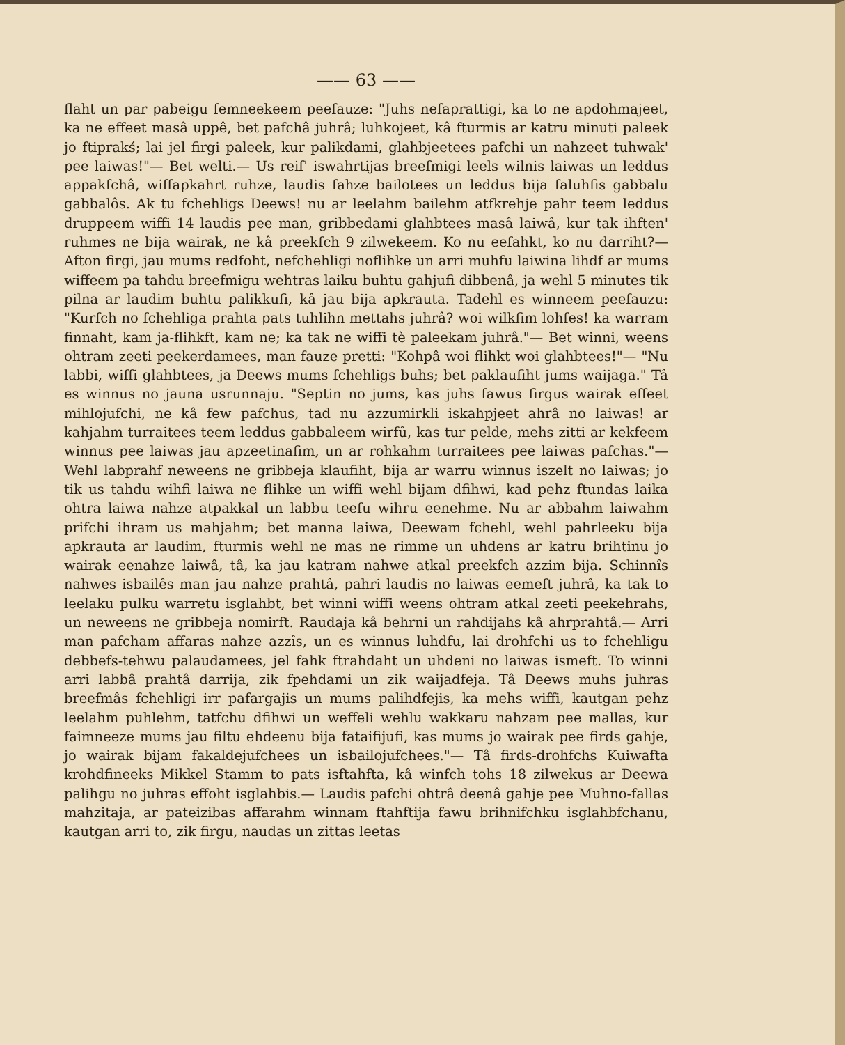—— 63 ——
flaht un par pabeigu femneekeem peefauze: "Juhs nefaprattigi, ka to ne apdoh­majeet, ka ne effeet masâ uppê, bet pafchâ juhrâ; luhkojeet, kâ fturmis ar katru minuti paleek jo ftiprakś; lai jel firgi paleek, kur palikdami, glahbjeetees pafchi un nahzeet tuhwak' pee laiwas!"— Bet welti.— Us reif' iswahrtijas breefmigi leels wilnis laiwas un leddus appakfchâ, wiffapkahrt ruhze, laudis fahze bailo­tees un leddus bija faluhfis gabbalu gabbalôs. Ak tu fchehligs Deews! nu ar leelahm bailehm atfkrehje pahr teem leddus druppeem wiffi 14 laudis pee man, gribbedami glahbtees masâ laiwâ, kur tak ihften' ruhmes ne bija wairak, ne kâ preekfch 9 zilwekeem. Ko nu eefahkt, ko nu darriht?— Afton firgi, jau mums redfoht, nefchehligi noflihke un arri muhfu laiwina lihdf ar mums wiffeem pa tah­du breefmigu wehtras laiku buhtu gahjufi dibbenâ, ja wehl 5 minutes tik pilna ar laudim buhtu palikkufi, kâ jau bija apkrauta. Tadehl es winneem peefauzu: "Kurfch no fchehliga prahta pats tuhlihn mettahs juhrâ? woi wilkfim lohfes! ka warram finnaht, kam ja-flihkft, kam ne; ka tak ne wiffi tè paleekam juhrâ."— Bet winni, weens ohtram zeeti peekerdamees, man fauze pretti: "Kohpâ woi flihkt woi glahbtees!"— "Nu labbi, wiffi glahbtees, ja Deews mums fchehligs buhs; bet paklaufiht jums waijaga." Tâ es winnus no jauna usrunnaju. "Septin no jums, kas juhs fawus firgus wairak effeet mihlojufchi, ne kâ few pafchus, tad nu azzumirkli iskahpjeet ahrâ no laiwas! ar kahjahm turraitees teem leddus gabbaleem wirfû, kas tur pelde, mehs zitti ar kekfeem winnus pee laiwas jau apzeetinafim, un ar rohkahm turraitees pee laiwas pafchas."— Wehl labprahf neweens ne gribbeja klaufiht, bija ar warru winnus iszelt no laiwas; jo tik us tahdu wihfi laiwa ne flihke un wiffi wehl bijam dfihwi, kad pehz ftundas laika ohtra laiwa nahze atpakkal un labbu teefu wihru eenehme. Nu ar abbahm lai­wahm prifchi ihram us mahjahm; bet manna laiwa, Deewam fchehl, wehl pahr­leeku bija apkrauta ar laudim, fturmis wehl ne mas ne rimme un uhdens ar katru brihtinu jo wairak eenahze laiwâ, tâ, ka jau katram nahwe atkal preekfch azzim bija. Schinnîs nahwes isbailês man jau nahze prahtâ, pahri laudis no laiwas eemeft juhrâ, ka tak to leelaku pulku warretu isglahbt, bet winni wiffi weens ohtram atkal zeeti peekehrahs, un neweens ne gribbeja nomirft. Raudaja kâ behrni un rahdijahs kâ ahrprahtâ.— Arri man pafcham affaras nahze azzîs, un es winnus luhdfu, lai drohfchi us to fchehligu debbefs-tehwu palaudamees, jel fahk ftrahdaht un uhdeni no laiwas ismeft. To winni arri labbâ prahtâ darrija, zik fpehdami un zik waijadfeja. Tâ Deews muhs juhras breefmâs fcheh­ligi irr pafargajis un mums palihdfejis, ka mehs wiffi, kautgan pehz leelahm puhlehm, tatfchu dfihwi un weffeli wehlu wakkaru nahzam pee mallas, kur faim­neeze mums jau filtu ehdeenu bija fataifijufi, kas mums jo wairak pee firds gahje, jo wairak bijam fakaldejufchees un isbailojufchees."— Tâ firds-drohfchs Kuiwafta krohdfineeks Mikkel Stamm to pats isftahfta, kâ winfch tohs 18 zil­wekus ar Deewa palihgu no juhras effoht isglahbis.— Laudis pafchi ohtrâ deenâ gahje pee Muhno-fallas mahzitaja, ar pateizibas affarahm winnam ftahftija fawu brihnifchku isglahbfchanu, kautgan arri to, zik firgu, naudas un zittas leetas